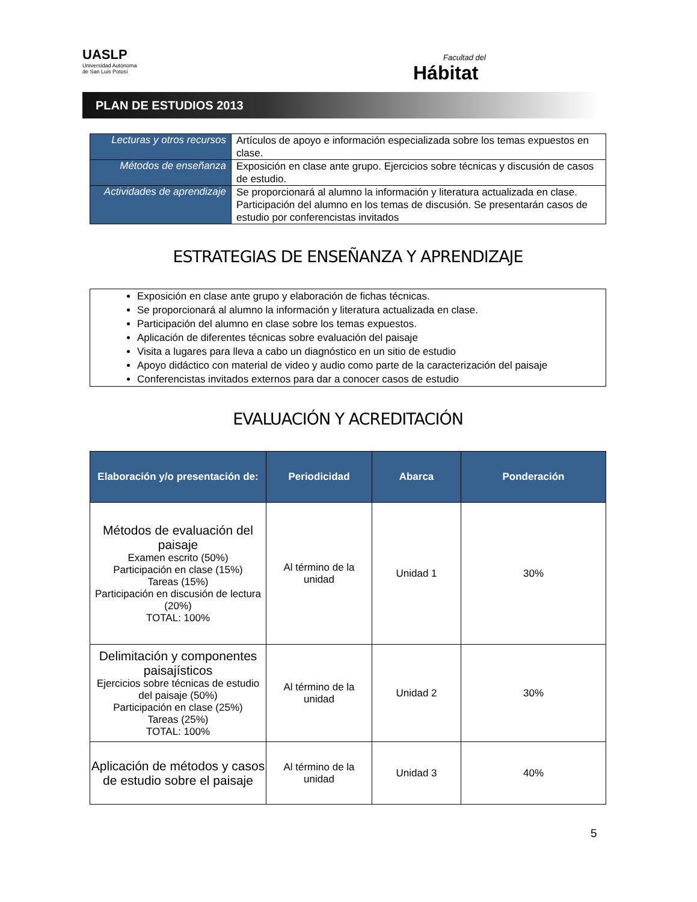UASLP
Universidad Autónoma
de San Luis Potosí
Facultad del
Hábitat
PLAN DE ESTUDIOS 2013
| Lecturas y otros recursos | Artículos de apoyo e información especializada sobre los temas expuestos en clase. |
| Métodos de enseñanza | Exposición en clase ante grupo. Ejercicios sobre técnicas y discusión de casos de estudio. |
| Actividades de aprendizaje | Se proporcionará al alumno la información y literatura actualizada en clase. Participación del alumno en los temas de discusión. Se presentarán casos de estudio por conferencistas invitados |
ESTRATEGIAS DE ENSEÑANZA Y APRENDIZAJE
Exposición en clase ante grupo y elaboración de fichas técnicas.
Se proporcionará al alumno la información y literatura actualizada en clase.
Participación del alumno en clase sobre los temas expuestos.
Aplicación de diferentes técnicas sobre evaluación del paisaje
Visita a lugares para lleva a cabo un diagnóstico en un sitio de estudio
Apoyo didáctico con material de video y audio como parte de la caracterización del paisaje
Conferencistas invitados externos para dar a conocer casos de estudio
EVALUACIÓN Y ACREDITACIÓN
| Elaboración y/o presentación de: | Periodicidad | Abarca | Ponderación |
| --- | --- | --- | --- |
| Métodos de evaluación del paisaje Examen escrito (50%) Participación en clase (15%) Tareas (15%) Participación en discusión de lectura (20%) TOTAL: 100% | Al término de la unidad | Unidad 1 | 30% |
| Delimitación y componentes paisajísticos Ejercicios sobre técnicas de estudio del paisaje (50%) Participación en clase (25%) Tareas (25%) TOTAL: 100% | Al término de la unidad | Unidad 2 | 30% |
| Aplicación de métodos y casos de estudio sobre el paisaje | Al término de la unidad | Unidad 3 | 40% |
5